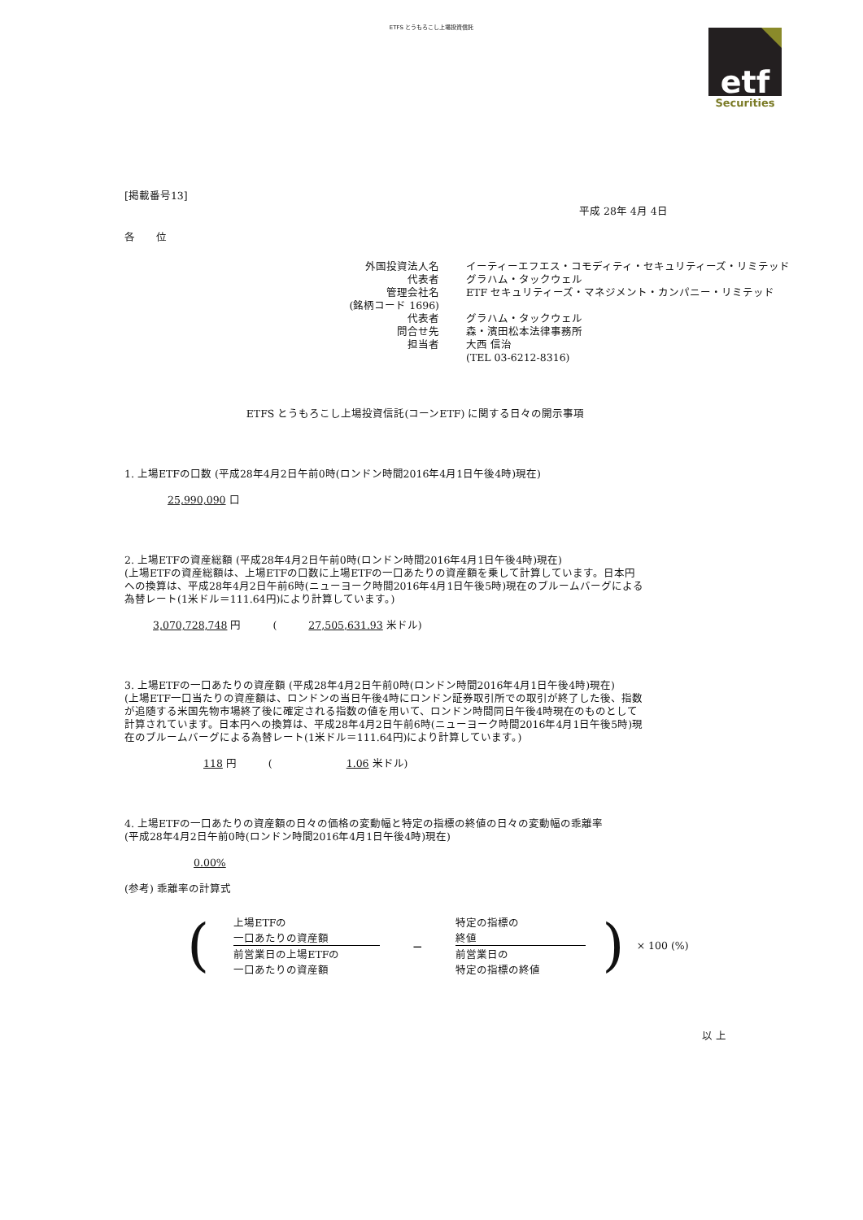ETFS とうもろこし上場投資信託
etf
Securities
[掲載番号13]
平成 28年 4月 4日
各　　位
外国投資法人名
イーティーエフエス・コモディティ・セキュリティーズ・リミテッド
代表者
グラハム・タックウェル
管理会社名
ETF セキュリティーズ・マネジメント・カンパニー・リミテッド
(銘柄コード 1696)
代表者
グラハム・タックウェル
問合せ先
森・濱田松本法律事務所
担当者
大西 信治
(TEL 03-6212-8316)
ETFS とうもろこし上場投資信託(コーンETF) に関する日々の開示事項
1. 上場ETFの口数 (平成28年4月2日午前0時(ロンドン時間2016年4月1日午後4時)現在)
25,990,090 口
2. 上場ETFの資産総額 (平成28年4月2日午前0時(ロンドン時間2016年4月1日午後4時)現在)
(上場ETFの資産総額は、上場ETFの口数に上場ETFの一口あたりの資産額を乗して計算しています。日本円への換算は、平成28年4月2日午前6時(ニューヨーク時間2016年4月1日午後5時)現在のブルームバーグによる為替レート(1米ドル＝111.64円)により計算しています。)
3,070,728,748 円　　　(　　　27,505,631.93 米ドル)
3. 上場ETFの一口あたりの資産額 (平成28年4月2日午前0時(ロンドン時間2016年4月1日午後4時)現在)
(上場ETF一口当たりの資産額は、ロンドンの当日午後4時にロンドン証券取引所での取引が終了した後、指数が追随する米国先物市場終了後に確定される指数の値を用いて、ロンドン時間同日午後4時現在のものとして計算されています。日本円への換算は、平成28年4月2日午前6時(ニューヨーク時間2016年4月1日午後5時)現在のブルームバーグによる為替レート(1米ドル＝111.64円)により計算しています。)
118 円　　　(　　　　　　　1.06 米ドル)
4. 上場ETFの一口あたりの資産額の日々の価格の変動幅と特定の指標の終値の日々の変動幅の乖離率
(平成28年4月2日午前0時(ロンドン時間2016年4月1日午後4時)現在)
0.00%
(参考) 乖離率の計算式
(
上場ETFの
一口あたりの資産額
前営業日の上場ETFの
一口あたりの資産額
－
特定の指標の
終値
前営業日の
特定の指標の終値
) × 100 (%)
以 上